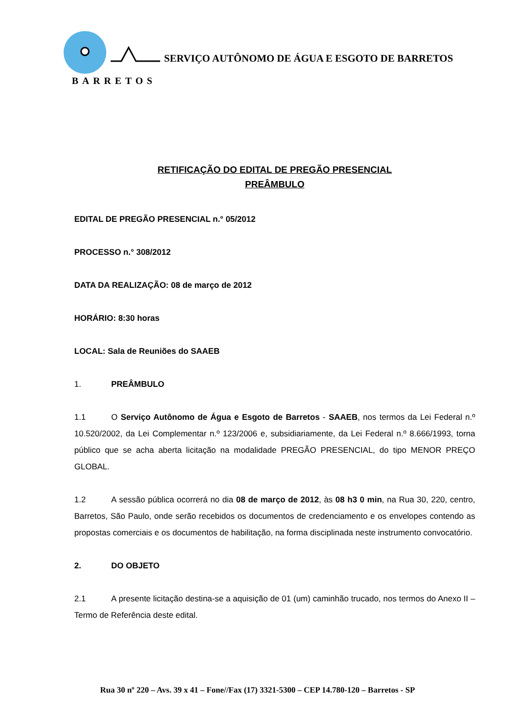SERVIÇO AUTÔNOMO DE ÁGUA E ESGOTO DE BARRETOS
BARRETOS
RETIFICAÇÃO DO EDITAL DE PREGÃO PRESENCIAL
PREÂMBULO
EDITAL DE PREGÃO PRESENCIAL n.° 05/2012
PROCESSO n.° 308/2012
DATA DA REALIZAÇÃO: 08 de março de 2012
HORÁRIO: 8:30 horas
LOCAL: Sala de Reuniões do SAAEB
1. PREÂMBULO
1.1 O Serviço Autônomo de Água e Esgoto de Barretos - SAAEB, nos termos da Lei Federal n.º 10.520/2002, da Lei Complementar n.º 123/2006 e, subsidiariamente, da Lei Federal n.º 8.666/1993, torna público que se acha aberta licitação na modalidade PREGÃO PRESENCIAL, do tipo MENOR PREÇO GLOBAL.
1.2 A sessão pública ocorrerá no dia 08 de março de 2012, às 08 h3 0 min, na Rua 30, 220, centro, Barretos, São Paulo, onde serão recebidos os documentos de credenciamento e os envelopes contendo as propostas comerciais e os documentos de habilitação, na forma disciplinada neste instrumento convocatório.
2. DO OBJETO
2.1 A presente licitação destina-se a aquisição de 01 (um) caminhão trucado, nos termos do Anexo II – Termo de Referência deste edital.
Rua 30 nº 220 – Avs. 39 x 41 – Fone//Fax (17) 3321-5300 – CEP 14.780-120 – Barretos - SP